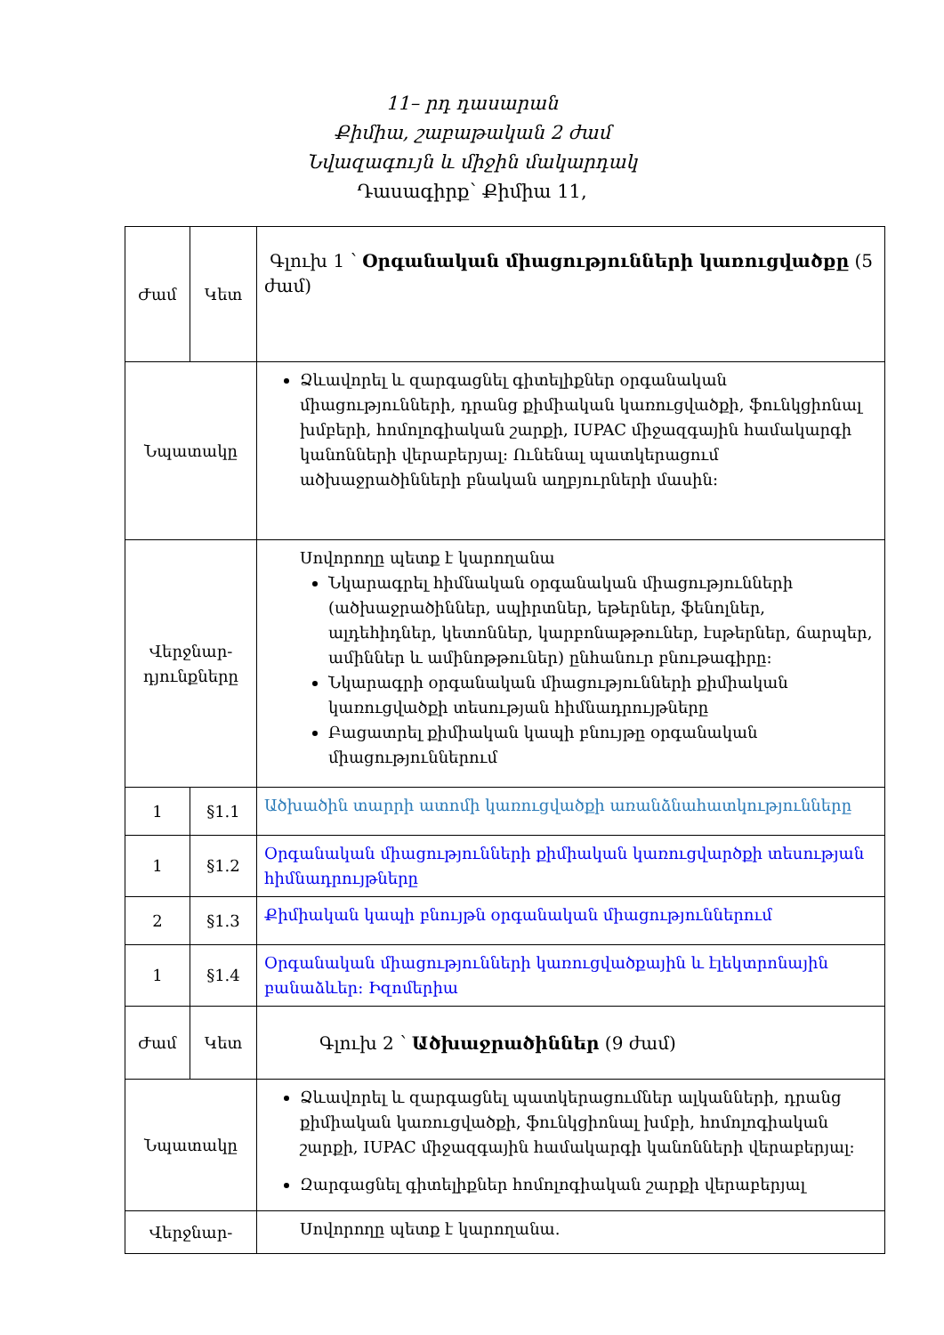11– րդ դասարան
Քիմիա, շաբաթական 2 ժամ
Նվազագույն և միջին մակարդակ
Դասագիրք՝ Քիմիա 11,
| Ժամ | Կետ | Գլուխ 1 ՝ Օրգանական միացությունների կառուցվածքը (5 ժամ) |
| Նպատակը | | Ձևավորել և զարգացնել գիտելիքներ օրգանական միացությունների, դրանց քիմիական կառուցվածքի, ֆունկցիոնալ խմբերի, հոմոլոգիական շարքի, IUPAC միջազգային համակարգի կանոնների վերաբերյալ: Ունենալ պատկերացում ածխաջրածինների բնական աղբյուրների մասին: |
| Վերջնար- դյունքները | | Սովորողը պետք է կարողանա Նկարագրել հիմնական օրգանական միացությունների (ածխաջրածիններ, սպիրտներ, եթերներ, ֆենոլներ, ալդեհիդներ, կետոններ, կարբոնաթթուներ, էսթերներ, ճարպեր, ամիններ և ամինոթթուներ) ընհանուր բնութագիրը: Նկարագրի օրգանական միացությունների քիմիական կառուցվածքի տեսության հիմնադրույթները Բացատրել քիմիական կապի բնույթը օրգանական միացություններում |
| 1 | §1.1 | Ածխածին տարրի ատոմի կառուցվածքի առանձնահատկությունները |
| 1 | §1.2 | Օրգանական միացությունների քիմիական կառուցվարծքի տեսության հիմնադրույթները |
| 2 | §1.3 | Քիմիական կապի բնույթն օրգանական միացություններում |
| 1 | §1.4 | Օրգանական միացությունների կառուցվածքային և էլեկտրոնային բանաձևեր: Իզոմերիա |
| Ժամ | Կետ | Գլուխ 2 ՝ Ածխաջրածիններ (9 ժամ) |
| Նպատակը | | Ձևավորել և զարգացնել պատկերացումներ ալկանների, դրանց քիմիական կառուցվածքի, ֆունկցիոնալ խմբի, հոմոլոգիական շարքի, IUPAC միջազգային համակարգի կանոնների վերաբերյալ: Զարգացնել գիտելիքներ հոմոլոգիական շարքի վերաբերյալ |
| Վերջնար- | | Սովորողը պետք է կարողանա. |